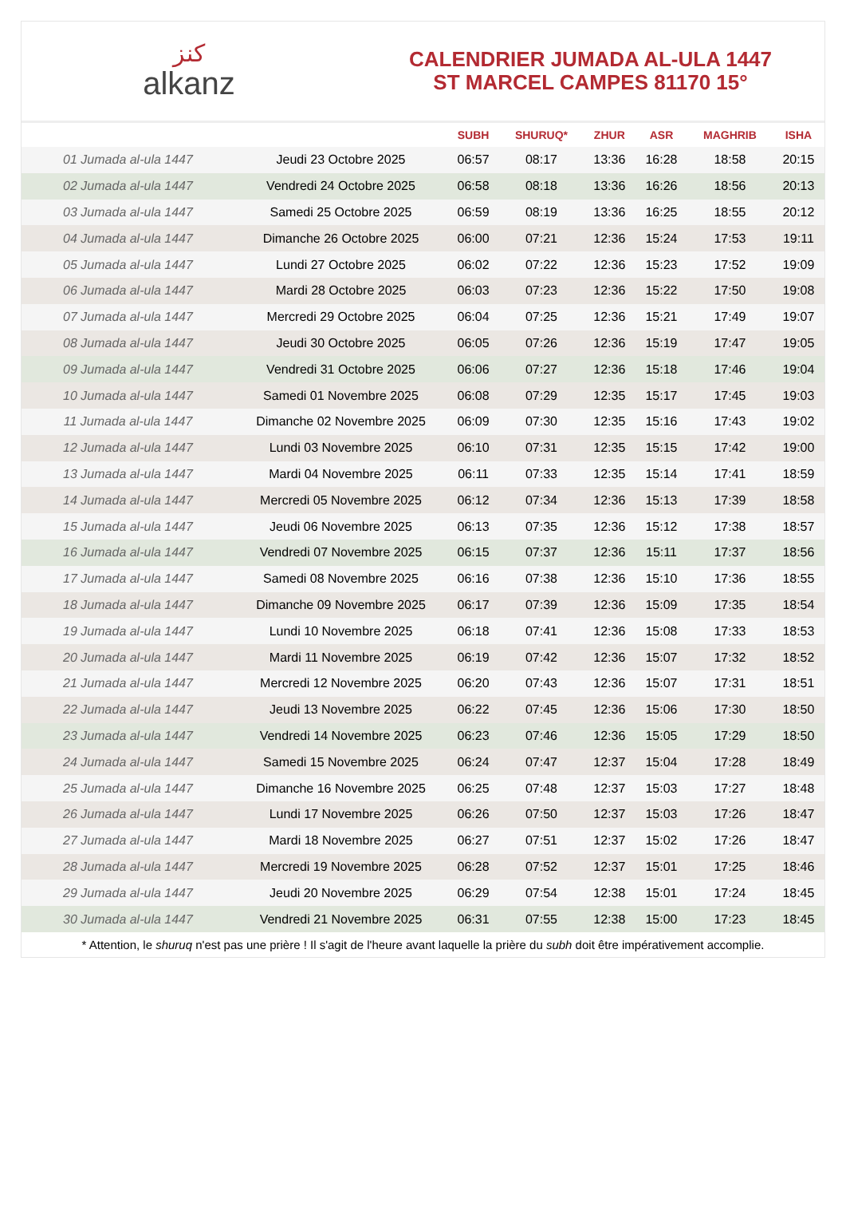كنز
alkanz
CALENDRIER JUMADA AL-ULA 1447
ST MARCEL CAMPES 81170 15°
| | | SUBH | SHURUQ* | ZHUR | ASR | MAGHRIB | ISHA |
| --- | --- | --- | --- | --- | --- | --- | --- |
| 01 Jumada al-ula 1447 | Jeudi 23 Octobre 2025 | 06:57 | 08:17 | 13:36 | 16:28 | 18:58 | 20:15 |
| 02 Jumada al-ula 1447 | Vendredi 24 Octobre 2025 | 06:58 | 08:18 | 13:36 | 16:26 | 18:56 | 20:13 |
| 03 Jumada al-ula 1447 | Samedi 25 Octobre 2025 | 06:59 | 08:19 | 13:36 | 16:25 | 18:55 | 20:12 |
| 04 Jumada al-ula 1447 | Dimanche 26 Octobre 2025 | 06:00 | 07:21 | 12:36 | 15:24 | 17:53 | 19:11 |
| 05 Jumada al-ula 1447 | Lundi 27 Octobre 2025 | 06:02 | 07:22 | 12:36 | 15:23 | 17:52 | 19:09 |
| 06 Jumada al-ula 1447 | Mardi 28 Octobre 2025 | 06:03 | 07:23 | 12:36 | 15:22 | 17:50 | 19:08 |
| 07 Jumada al-ula 1447 | Mercredi 29 Octobre 2025 | 06:04 | 07:25 | 12:36 | 15:21 | 17:49 | 19:07 |
| 08 Jumada al-ula 1447 | Jeudi 30 Octobre 2025 | 06:05 | 07:26 | 12:36 | 15:19 | 17:47 | 19:05 |
| 09 Jumada al-ula 1447 | Vendredi 31 Octobre 2025 | 06:06 | 07:27 | 12:36 | 15:18 | 17:46 | 19:04 |
| 10 Jumada al-ula 1447 | Samedi 01 Novembre 2025 | 06:08 | 07:29 | 12:35 | 15:17 | 17:45 | 19:03 |
| 11 Jumada al-ula 1447 | Dimanche 02 Novembre 2025 | 06:09 | 07:30 | 12:35 | 15:16 | 17:43 | 19:02 |
| 12 Jumada al-ula 1447 | Lundi 03 Novembre 2025 | 06:10 | 07:31 | 12:35 | 15:15 | 17:42 | 19:00 |
| 13 Jumada al-ula 1447 | Mardi 04 Novembre 2025 | 06:11 | 07:33 | 12:35 | 15:14 | 17:41 | 18:59 |
| 14 Jumada al-ula 1447 | Mercredi 05 Novembre 2025 | 06:12 | 07:34 | 12:36 | 15:13 | 17:39 | 18:58 |
| 15 Jumada al-ula 1447 | Jeudi 06 Novembre 2025 | 06:13 | 07:35 | 12:36 | 15:12 | 17:38 | 18:57 |
| 16 Jumada al-ula 1447 | Vendredi 07 Novembre 2025 | 06:15 | 07:37 | 12:36 | 15:11 | 17:37 | 18:56 |
| 17 Jumada al-ula 1447 | Samedi 08 Novembre 2025 | 06:16 | 07:38 | 12:36 | 15:10 | 17:36 | 18:55 |
| 18 Jumada al-ula 1447 | Dimanche 09 Novembre 2025 | 06:17 | 07:39 | 12:36 | 15:09 | 17:35 | 18:54 |
| 19 Jumada al-ula 1447 | Lundi 10 Novembre 2025 | 06:18 | 07:41 | 12:36 | 15:08 | 17:33 | 18:53 |
| 20 Jumada al-ula 1447 | Mardi 11 Novembre 2025 | 06:19 | 07:42 | 12:36 | 15:07 | 17:32 | 18:52 |
| 21 Jumada al-ula 1447 | Mercredi 12 Novembre 2025 | 06:20 | 07:43 | 12:36 | 15:07 | 17:31 | 18:51 |
| 22 Jumada al-ula 1447 | Jeudi 13 Novembre 2025 | 06:22 | 07:45 | 12:36 | 15:06 | 17:30 | 18:50 |
| 23 Jumada al-ula 1447 | Vendredi 14 Novembre 2025 | 06:23 | 07:46 | 12:36 | 15:05 | 17:29 | 18:50 |
| 24 Jumada al-ula 1447 | Samedi 15 Novembre 2025 | 06:24 | 07:47 | 12:37 | 15:04 | 17:28 | 18:49 |
| 25 Jumada al-ula 1447 | Dimanche 16 Novembre 2025 | 06:25 | 07:48 | 12:37 | 15:03 | 17:27 | 18:48 |
| 26 Jumada al-ula 1447 | Lundi 17 Novembre 2025 | 06:26 | 07:50 | 12:37 | 15:03 | 17:26 | 18:47 |
| 27 Jumada al-ula 1447 | Mardi 18 Novembre 2025 | 06:27 | 07:51 | 12:37 | 15:02 | 17:26 | 18:47 |
| 28 Jumada al-ula 1447 | Mercredi 19 Novembre 2025 | 06:28 | 07:52 | 12:37 | 15:01 | 17:25 | 18:46 |
| 29 Jumada al-ula 1447 | Jeudi 20 Novembre 2025 | 06:29 | 07:54 | 12:38 | 15:01 | 17:24 | 18:45 |
| 30 Jumada al-ula 1447 | Vendredi 21 Novembre 2025 | 06:31 | 07:55 | 12:38 | 15:00 | 17:23 | 18:45 |
* Attention, le shuruq n'est pas une prière ! Il s'agit de l'heure avant laquelle la prière du subh doit être impérativement accomplie.